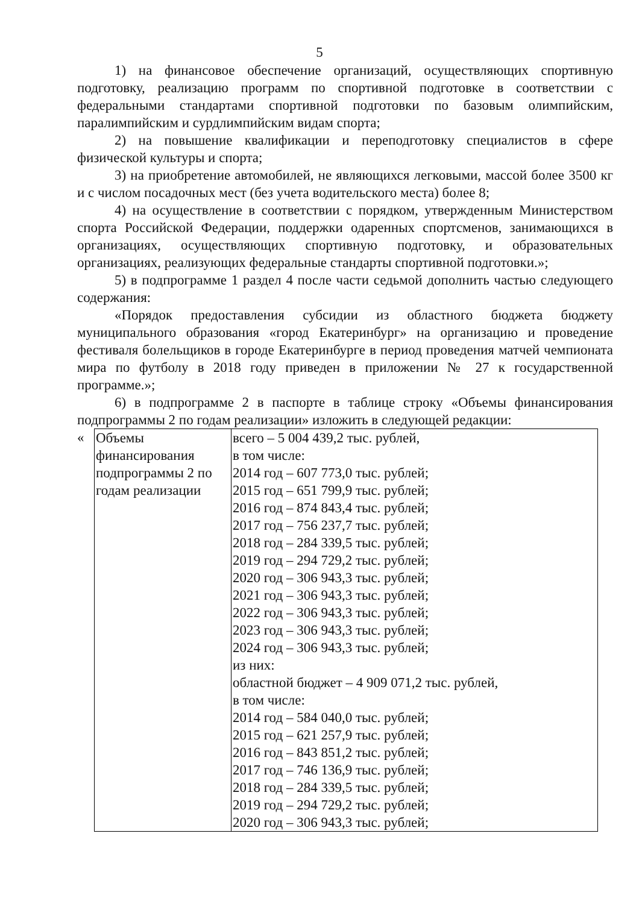5
1) на финансовое обеспечение организаций, осуществляющих спортивную подготовку, реализацию программ по спортивной подготовке в соответствии с федеральными стандартами спортивной подготовки по базовым олимпийским, паралимпийским и сурдлимпийским видам спорта;
2) на повышение квалификации и переподготовку специалистов в сфере физической культуры и спорта;
3) на приобретение автомобилей, не являющихся легковыми, массой более 3500 кг и с числом посадочных мест (без учета водительского места) более 8;
4) на осуществление в соответствии с порядком, утвержденным Министерством спорта Российской Федерации, поддержки одаренных спортсменов, занимающихся в организациях, осуществляющих спортивную подготовку, и образовательных организациях, реализующих федеральные стандарты спортивной подготовки.»;
5) в подпрограмме 1 раздел 4 после части седьмой дополнить частью следующего содержания:
«Порядок предоставления субсидии из областного бюджета бюджету муниципального образования «город Екатеринбург» на организацию и проведение фестиваля болельщиков в городе Екатеринбурге в период проведения матчей чемпионата мира по футболу в 2018 году приведен в приложении № 27 к государственной программе.»;
6) в подпрограмме 2 в паспорте в таблице строку «Объемы финансирования подпрограммы 2 по годам реализации» изложить в следующей редакции:
«
| Объемы финансирования подпрограммы 2 по годам реализации | всего – 5 004 439,2 тыс. рублей, в том числе: 2014 год – 607 773,0 тыс. рублей; 2015 год – 651 799,9 тыс. рублей; 2016 год – 874 843,4 тыс. рублей; 2017 год – 756 237,7 тыс. рублей; 2018 год – 284 339,5 тыс. рублей; 2019 год – 294 729,2 тыс. рублей; 2020 год – 306 943,3 тыс. рублей; 2021 год – 306 943,3 тыс. рублей; 2022 год – 306 943,3 тыс. рублей; 2023 год – 306 943,3 тыс. рублей; 2024 год – 306 943,3 тыс. рублей; из них: областной бюджет – 4 909 071,2 тыс. рублей, в том числе: 2014 год – 584 040,0 тыс. рублей; 2015 год – 621 257,9 тыс. рублей; 2016 год – 843 851,2 тыс. рублей; 2017 год – 746 136,9 тыс. рублей; 2018 год – 284 339,5 тыс. рублей; 2019 год – 294 729,2 тыс. рублей; 2020 год – 306 943,3 тыс. рублей; |